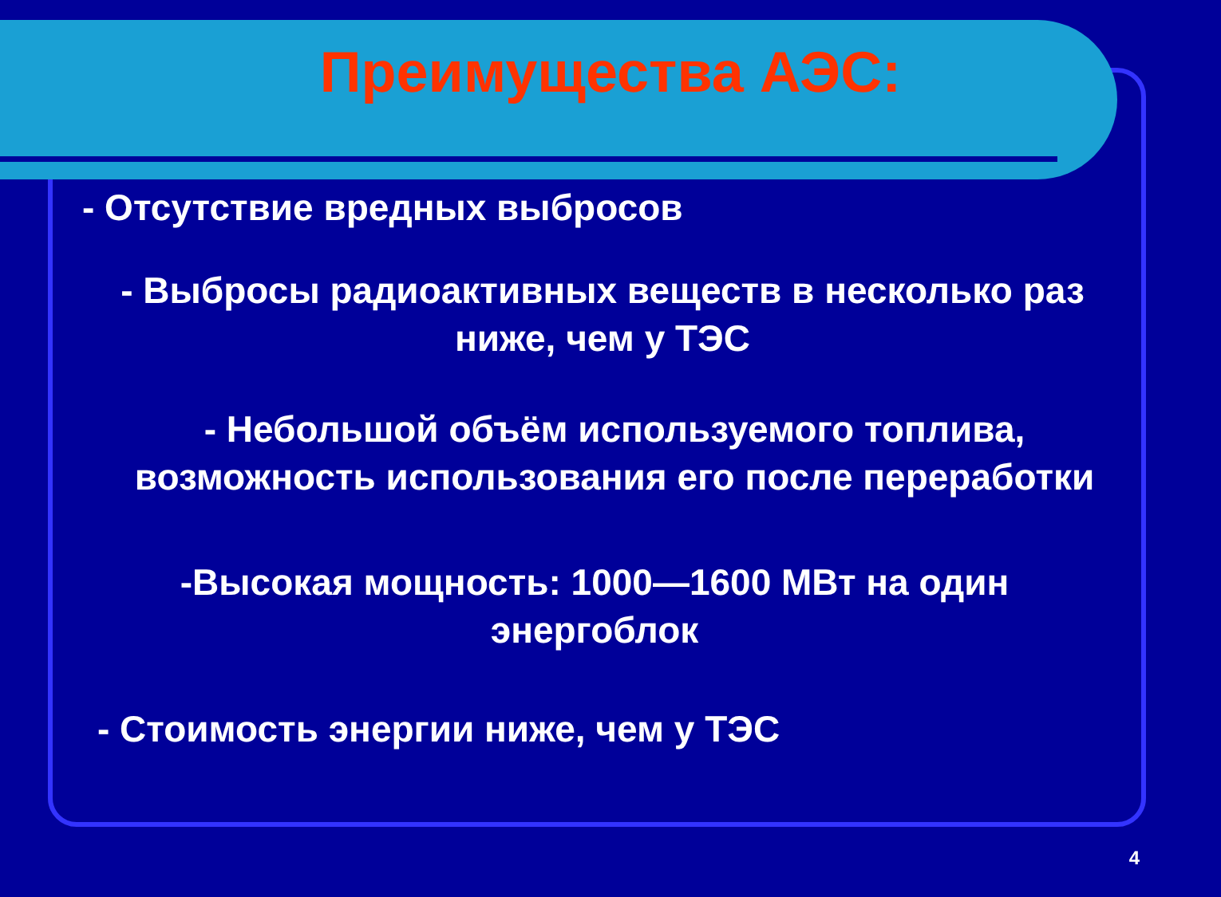Преимущества АЭС:
- Отсутствие вредных выбросов
- Выбросы радиоактивных веществ в несколько раз ниже, чем у ТЭС
- Небольшой объём используемого топлива, возможность использования его после переработки
-Высокая мощность: 1000—1600 МВт на один энергоблок
- Стоимость энергии ниже, чем у ТЭС
4